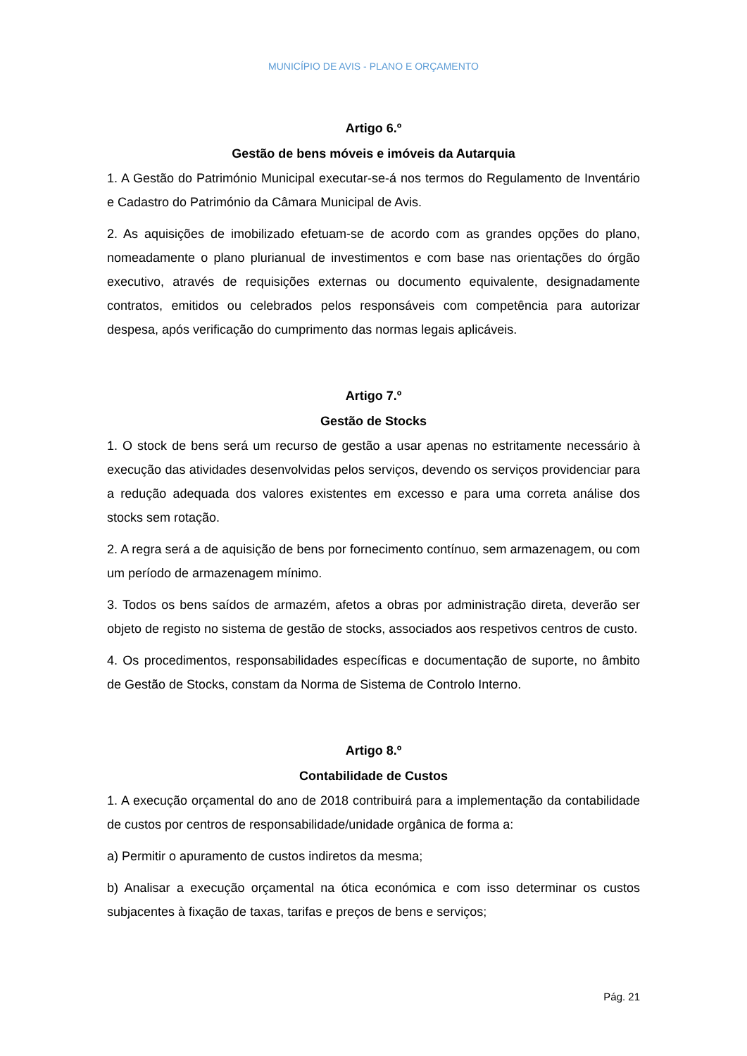MUNICÍPIO DE AVIS - PLANO E ORÇAMENTO
Artigo 6.º
Gestão de bens móveis e imóveis da Autarquia
1. A Gestão do Património Municipal executar-se-á nos termos do Regulamento de Inventário e Cadastro do Património da Câmara Municipal de Avis.
2. As aquisições de imobilizado efetuam-se de acordo com as grandes opções do plano, nomeadamente o plano plurianual de investimentos e com base nas orientações do órgão executivo, através de requisições externas ou documento equivalente, designadamente contratos, emitidos ou celebrados pelos responsáveis com competência para autorizar despesa, após verificação do cumprimento das normas legais aplicáveis.
Artigo 7.º
Gestão de Stocks
1. O stock de bens será um recurso de gestão a usar apenas no estritamente necessário à execução das atividades desenvolvidas pelos serviços, devendo os serviços providenciar para a redução adequada dos valores existentes em excesso e para uma correta análise dos stocks sem rotação.
2. A regra será a de aquisição de bens por fornecimento contínuo, sem armazenagem, ou com um período de armazenagem mínimo.
3. Todos os bens saídos de armazém, afetos a obras por administração direta, deverão ser objeto de registo no sistema de gestão de stocks, associados aos respetivos centros de custo.
4. Os procedimentos, responsabilidades específicas e documentação de suporte, no âmbito de Gestão de Stocks, constam da Norma de Sistema de Controlo Interno.
Artigo 8.º
Contabilidade de Custos
1. A execução orçamental do ano de 2018 contribuirá para a implementação da contabilidade de custos por centros de responsabilidade/unidade orgânica de forma a:
a) Permitir o apuramento de custos indiretos da mesma;
b) Analisar a execução orçamental na ótica económica e com isso determinar os custos subjacentes à fixação de taxas, tarifas e preços de bens e serviços;
Pág. 21